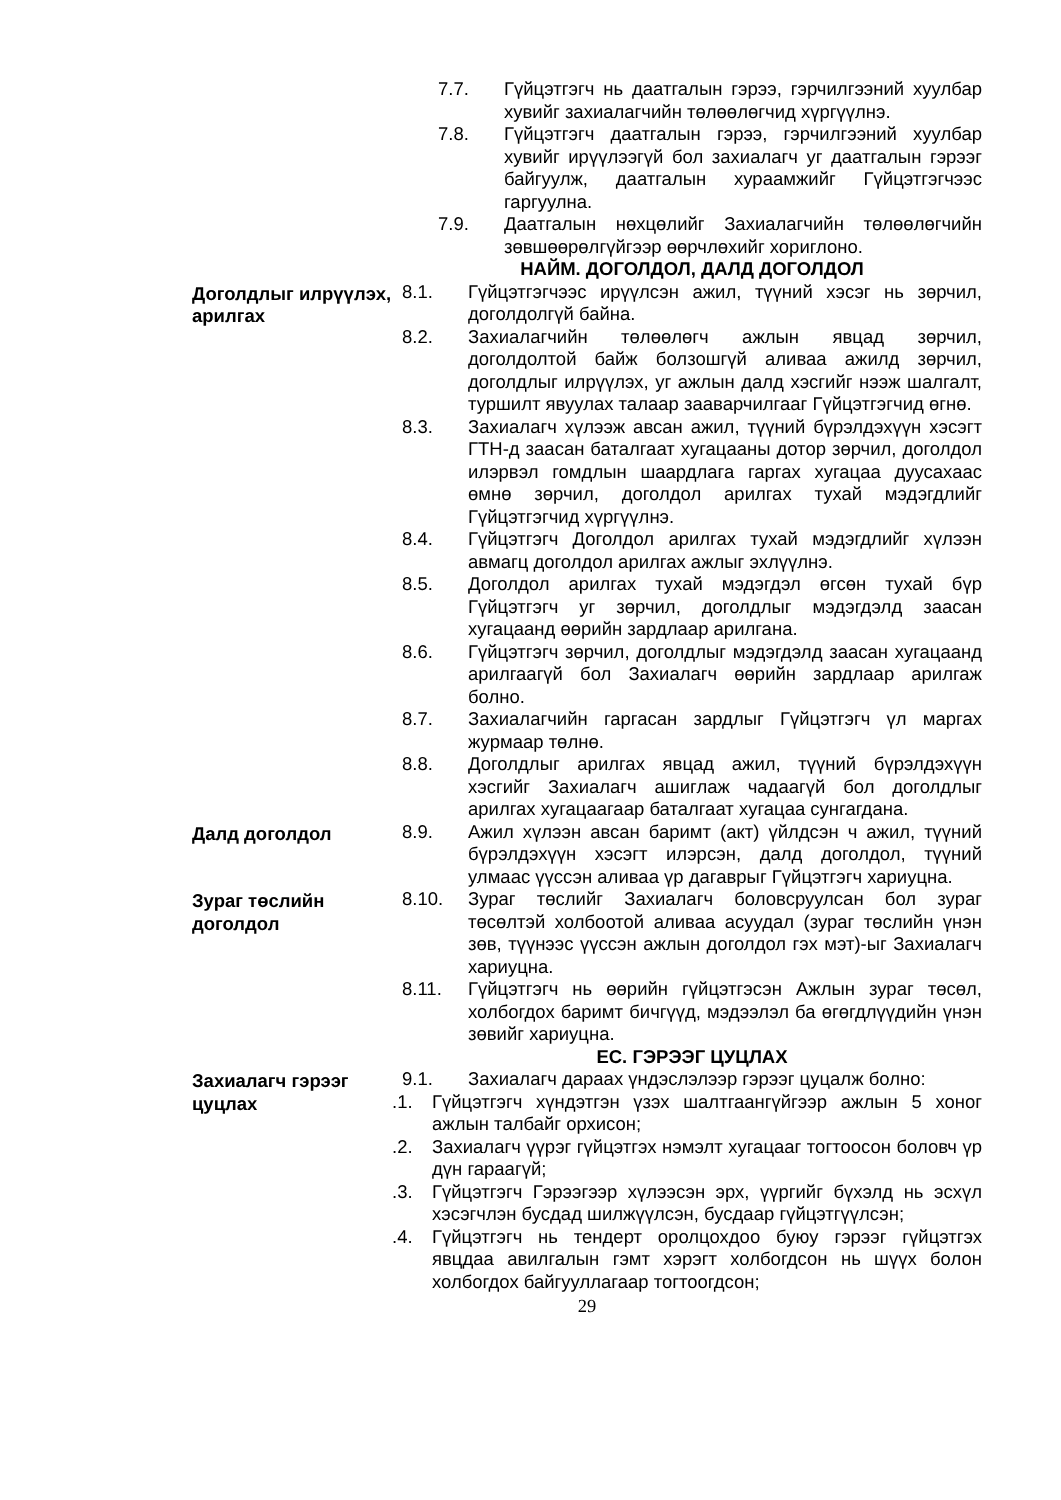7.7. Гүйцэтгэгч нь даатгалын гэрээ, гэрчилгээний хуулбар хувийг захиалагчийн төлөөлөгчид хүргүүлнэ.
7.8. Гүйцэтгэгч даатгалын гэрээ, гэрчилгээний хуулбар хувийг ирүүлээгүй бол захиалагч уг даатгалын гэрээг байгуулж, даатгалын хураамжийг Гүйцэтгэгчээс гаргуулна.
7.9. Даатгалын нөхцөлийг Захиалагчийн төлөөлөгчийн зөвшөөрөлгүйгээр өөрчлөхийг хориглоно.
НАЙМ. ДОГОЛДОЛ, ДАЛД ДОГОЛДОЛ
Доголдлыг илрүүлэх, арилгах
8.1. Гүйцэтгэгчээс ирүүлсэн ажил, түүний хэсэг нь зөрчил, доголдолгүй байна.
8.2. Захиалагчийн төлөөлөгч ажлын явцад зөрчил, доголдолтой байж болзошгүй аливаа ажилд зөрчил, доголдлыг илрүүлэх, уг ажлын далд хэсгийг нээж шалгалт, туршилт явуулах талаар зааварчилгааг Гүйцэтгэгчид өгнө.
8.3. Захиалагч хүлээж авсан ажил, түүний бүрэлдэхүүн хэсэгт ГТН-д заасан баталгаат хугацааны дотор зөрчил, доголдол илэрвэл гомдлын шаардлага гаргах хугацаа дуусахаас өмнө зөрчил, доголдол арилгах тухай мэдэгдлийг Гүйцэтгэгчид хүргүүлнэ.
8.4. Гүйцэтгэгч Доголдол арилгах тухай мэдэгдлийг хүлээн авмагц доголдол арилгах ажлыг эхлүүлнэ.
8.5. Доголдол арилгах тухай мэдэгдэл өгсөн тухай бүр Гүйцэтгэгч уг зөрчил, доголдлыг мэдэгдэлд заасан хугацаанд өөрийн зардлаар арилгана.
8.6. Гүйцэтгэгч зөрчил, доголдлыг мэдэгдэлд заасан хугацаанд арилгаагүй бол Захиалагч өөрийн зардлаар арилгаж болно.
8.7. Захиалагчийн гаргасан зардлыг Гүйцэтгэгч үл маргах журмаар төлнө.
8.8. Доголдлыг арилгах явцад ажил, түүний бүрэлдэхүүн хэсгийг Захиалагч ашиглаж чадаагүй бол доголдлыг арилгах хугацаагаар баталгаат хугацаа сунгагдана.
Далд доголдол 8.9. Ажил хүлээн авсан баримт (акт) үйлдсэн ч ажил, түүний бүрэлдэхүүн хэсэгт илэрсэн, далд доголдол, түүний улмаас үүссэн аливаа үр дагаврыг Гүйцэтгэгч хариуцна.
Зураг төслийн доголдол
8.10. Зураг төслийг Захиалагч боловсруулсан бол зураг төсөлтэй холбоотой аливаа асуудал (зураг төслийн үнэн зөв, түүнээс үүссэн ажлын доголдол гэх мэт)-ыг Захиалагч хариуцна.
8.11. Гүйцэтгэгч нь өөрийн гүйцэтгэсэн Ажлын зураг төсөл, холбогдох баримт бичгүүд, мэдээлэл ба өгөгдлүүдийн үнэн зөвийг хариуцна.
ЕС. ГЭРЭЭГ ЦУЦЛАХ
Захиалагч гэрээг цуцлах
9.1. Захиалагч дараах үндэслэлээр гэрээг цуцалж болно:
.1. Гүйцэтгэгч хүндэтгэн үзэх шалтгаангүйгээр ажлын 5 хоног ажлын талбайг орхисон;
.2. Захиалагч үүрэг гүйцэтгэх нэмэлт хугацааг тогтоосон боловч үр дүн гараагүй;
.3. Гүйцэтгэгч Гэрээгээр хүлээсэн эрх, үүргийг бүхэлд нь эсхүл хэсэгчлэн бусдад шилжүүлсэн, бусдаар гүйцэтгүүлсэн;
.4. Гүйцэтгэгч нь тендерт оролцохдоо буюу гэрээг гүйцэтгэх явцдаа авилгалын гэмт хэрэгт холбогдсон нь шүүх болон холбогдох байгууллагаар тогтоогдсон;
29